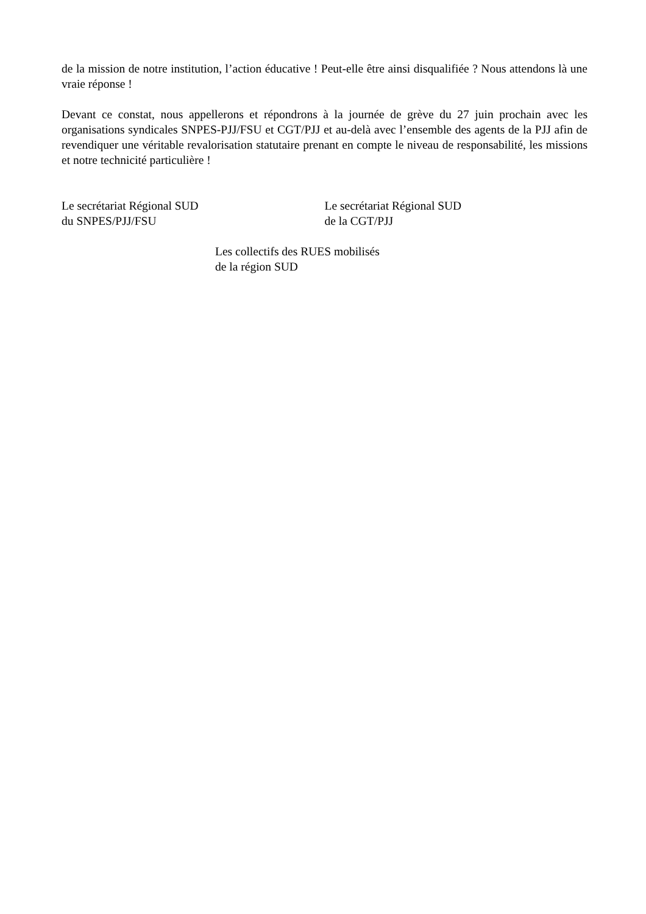de la mission de notre institution, l’action éducative ! Peut-elle être ainsi disqualifiée ? Nous attendons là une vraie réponse !
Devant ce constat, nous appellerons et répondrons à la journée de grève du 27 juin prochain avec les organisations syndicales SNPES-PJJ/FSU et CGT/PJJ et au-delà avec l’ensemble des agents de la PJJ afin de revendiquer une véritable revalorisation statutaire prenant en compte le niveau de responsabilité, les missions et notre technicité particulière !
Le secrétariat Régional SUD
du SNPES/PJJ/FSU
Le secrétariat Régional SUD
de la CGT/PJJ
Les collectifs des RUES mobilisés
de la région SUD